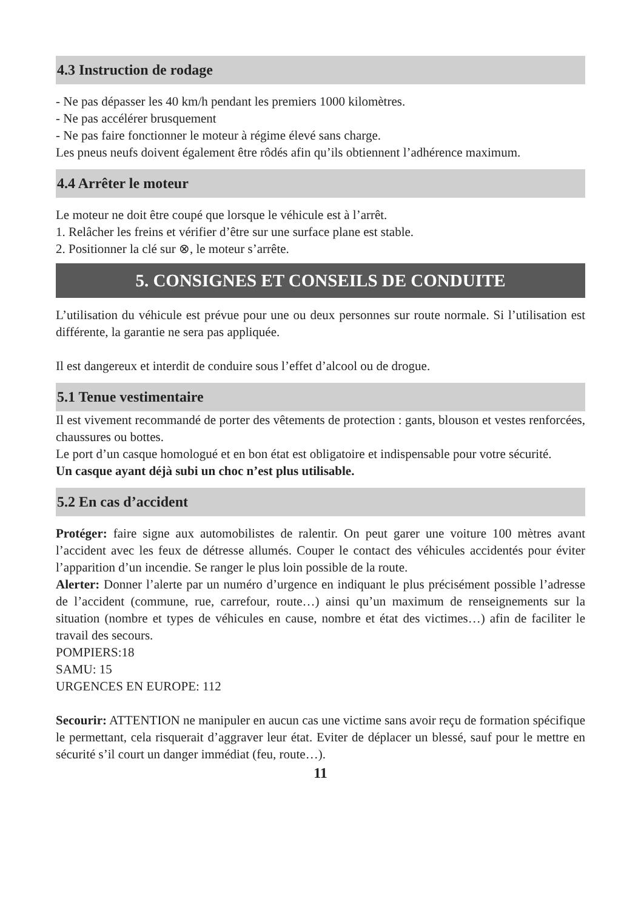4.3 Instruction de rodage
- Ne pas dépasser les 40 km/h pendant les premiers 1000 kilomètres.
- Ne pas accélérer brusquement
- Ne pas faire fonctionner le moteur à régime élevé sans charge.
Les pneus neufs doivent également être rôdés afin qu’ils obtiennent l’adhérence maximum.
4.4 Arrêter le moteur
Le moteur ne doit être coupé que lorsque le véhicule est à l’arrêt.
1. Relâcher les freins et vérifier d’être sur une surface plane est stable.
2. Positionner la clé sur ⊗, le moteur s’arrête.
5. CONSIGNES ET CONSEILS DE CONDUITE
L’utilisation du véhicule est prévue pour une ou deux personnes sur route normale. Si l’utilisation est différente, la garantie ne sera pas appliquée.
Il est dangereux et interdit de conduire sous l’effet d’alcool ou de drogue.
5.1 Tenue vestimentaire
Il est vivement recommandé de porter des vêtements de protection : gants, blouson et vestes renforcées, chaussures ou bottes.
Le port d’un casque homologué et en bon état est obligatoire et indispensable pour votre sécurité.
Un casque ayant déjà subi un choc n’est plus utilisable.
5.2 En cas d’accident
Protéger: faire signe aux automobilistes de ralentir. On peut garer une voiture 100 mètres avant l’accident avec les feux de détresse allumés. Couper le contact des véhicules accidentés pour éviter l’apparition d’un incendie. Se ranger le plus loin possible de la route.
Alerter: Donner l’alerte par un numéro d’urgence en indiquant le plus précisément possible l’adresse de l’accident (commune, rue, carrefour, route…) ainsi qu’un maximum de renseignements sur la situation (nombre et types de véhicules en cause, nombre et état des victimes…) afin de faciliter le travail des secours.
POMPIERS:18
SAMU: 15
URGENCES EN EUROPE: 112
Secourir: ATTENTION ne manipuler en aucun cas une victime sans avoir reçu de formation spécifique le permettant, cela risquerait d’aggraver leur état. Eviter de déplacer un blessé, sauf pour le mettre en sécurité s’il court un danger immédiat (feu, route…).
11